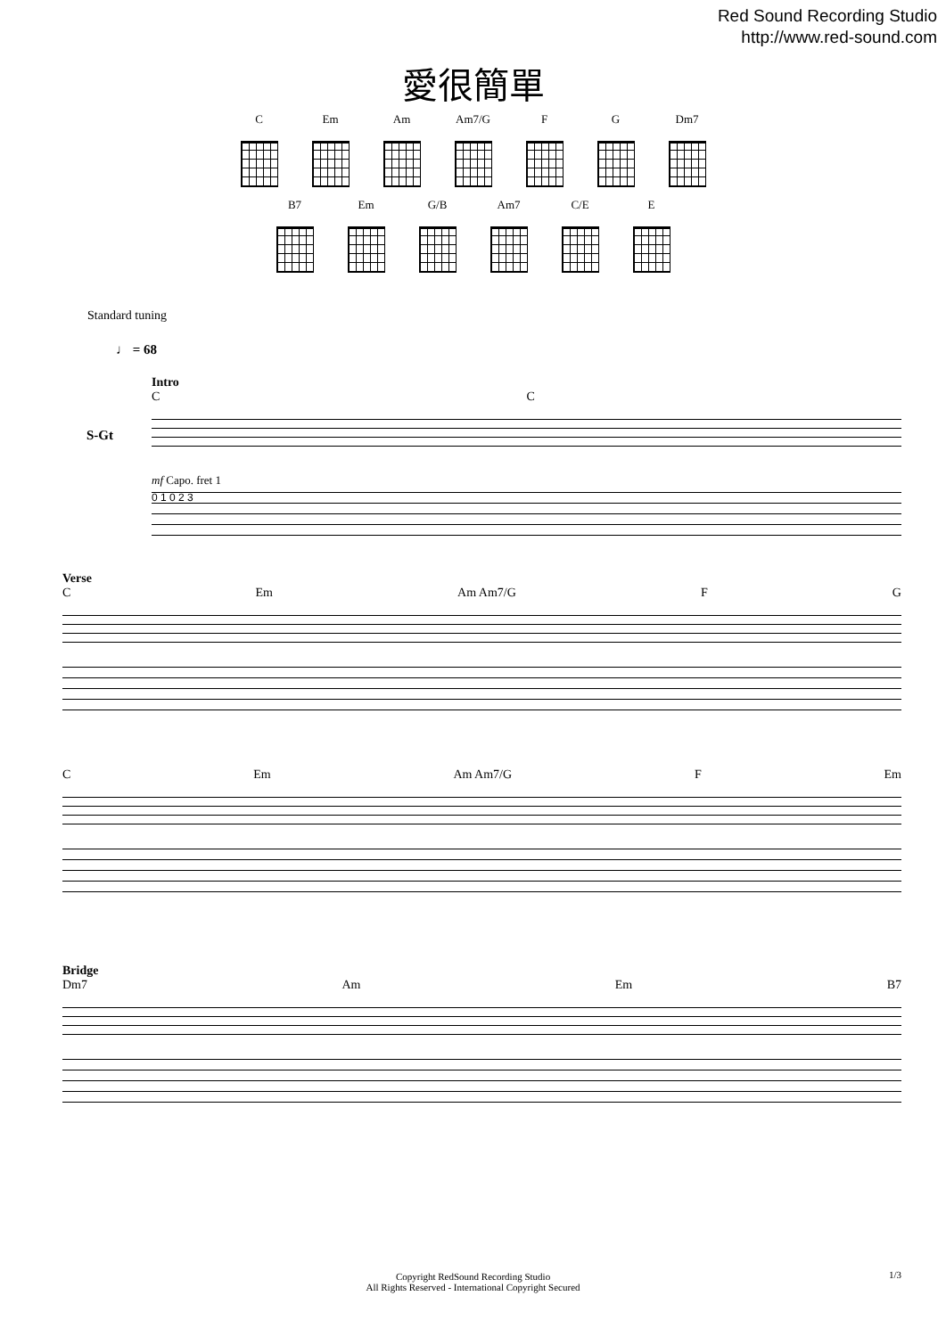Red Sound Recording Studio
http://www.red-sound.com
愛很簡單
C Em Am Am7/G F G Dm7
B7 Em G/B Am7 C/E E
Standard tuning
♩ = 68
Intro
C C
mf Capo. fret 1
0 1 0 2 3
S-Gt
Verse
C Em Am Am7/G F G
C Em Am Am7/G F Em
Bridge
Dm7 Am Em B7
Copyright RedSound Recording Studio
All Rights Reserved - International Copyright Secured
1/3